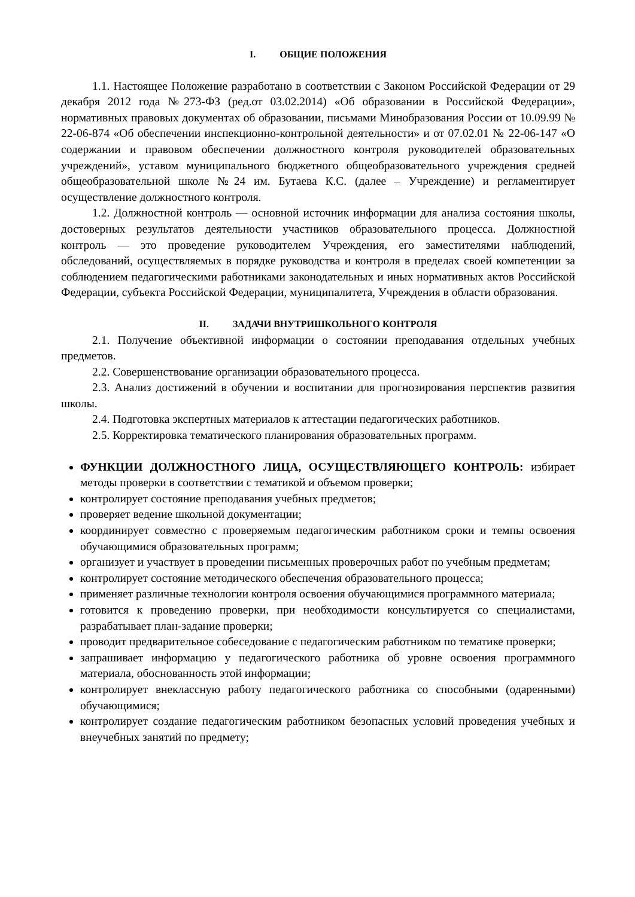I. ОБЩИЕ ПОЛОЖЕНИЯ
1.1. Настоящее Положение разработано в соответствии с Законом Российской Федерации от 29 декабря 2012 года №273-ФЗ (ред.от 03.02.2014) «Об образовании в Российской Федерации», нормативных правовых документах об образовании, письмами Минобразования России от 10.09.99 № 22-06-874 «Об обеспечении инспекционно-контрольной деятельности» и от 07.02.01 № 22-06-147 «О содержании и правовом обеспечении должностного контроля руководителей образовательных учреждений», уставом муниципального бюджетного общеобразовательного учреждения средней общеобразовательной школе №24 им. Бутаева К.С. (далее – Учреждение) и регламентирует осуществление должностного контроля.
1.2. Должностной контроль — основной источник информации для анализа состояния школы, достоверных результатов деятельности участников образовательного процесса. Должностной контроль — это проведение руководителем Учреждения, его заместителями наблюдений, обследований, осуществляемых в порядке руководства и контроля в пределах своей компетенции за соблюдением педагогическими работниками законодательных и иных нормативных актов Российской Федерации, субъекта Российской Федерации, муниципалитета, Учреждения в области образования.
II. ЗАДАЧИ ВНУТРИШКОЛЬНОГО КОНТРОЛЯ
2.1. Получение объективной информации о состоянии преподавания отдельных учебных предметов.
2.2. Совершенствование организации образовательного процесса.
2.3. Анализ достижений в обучении и воспитании для прогнозирования перспектив развития школы.
2.4. Подготовка экспертных материалов к аттестации педагогических работников.
2.5. Корректировка тематического планирования образовательных программ.
ФУНКЦИИ ДОЛЖНОСТНОГО ЛИЦА, ОСУЩЕСТВЛЯЮЩЕГО КОНТРОЛЬ: избирает методы проверки в соответствии с тематикой и объемом проверки;
контролирует состояние преподавания учебных предметов;
проверяет ведение школьной документации;
координирует совместно с проверяемым педагогическим работником сроки и темпы освоения обучающимися образовательных программ;
организует и участвует в проведении письменных проверочных работ по учебным предметам;
контролирует состояние методического обеспечения образовательного процесса;
применяет различные технологии контроля освоения обучающимися программного материала;
готовится к проведению проверки, при необходимости консультируется со специалистами, разрабатывает план-задание проверки;
проводит предварительное собеседование с педагогическим работником по тематике проверки;
запрашивает информацию у педагогического работника об уровне освоения программного материала, обоснованность этой информации;
контролирует внеклассную работу педагогического работника со способными (одаренными) обучающимися;
контролирует создание педагогическим работником безопасных условий проведения учебных и внеучебных занятий по предмету;